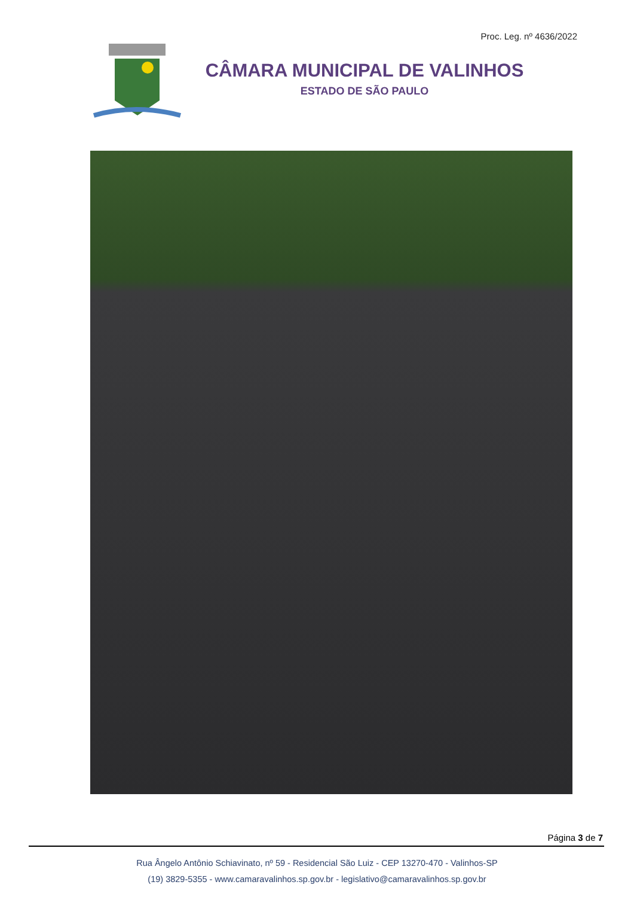Proc. Leg. nº 4636/2022
CÂMARA MUNICIPAL DE VALINHOS
ESTADO DE SÃO PAULO
Página 3 de 7
Rua Ângelo Antônio Schiavinato, nº 59 - Residencial São Luiz - CEP 13270-470 - Valinhos-SP
(19) 3829-5355 - www.camaravalinhos.sp.gov.br - legislativo@camaravalinhos.sp.gov.br